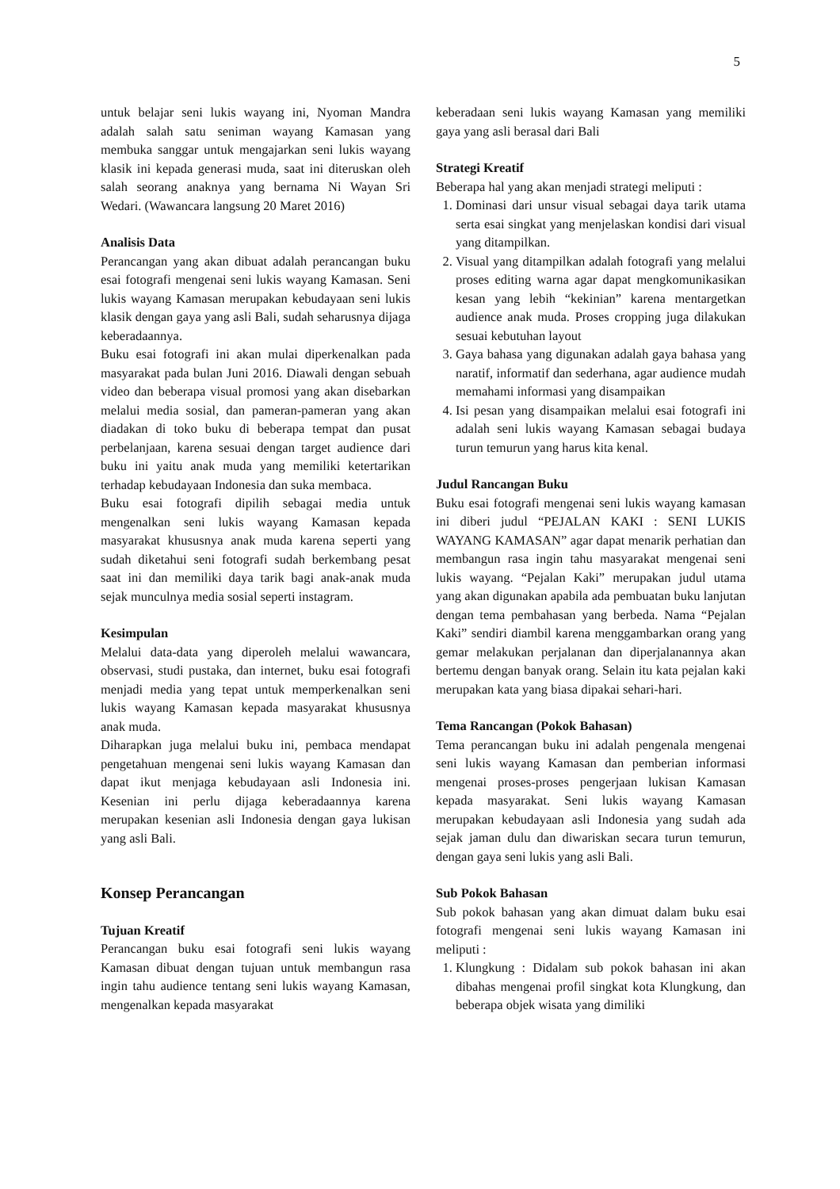5
untuk belajar seni lukis wayang ini, Nyoman Mandra adalah salah satu seniman wayang Kamasan yang membuka sanggar untuk mengajarkan seni lukis wayang klasik ini kepada generasi muda, saat ini diteruskan oleh salah seorang anaknya yang bernama Ni Wayan Sri Wedari. (Wawancara langsung 20 Maret 2016)
Analisis Data
Perancangan yang akan dibuat adalah perancangan buku esai fotografi mengenai seni lukis wayang Kamasan. Seni lukis wayang Kamasan merupakan kebudayaan seni lukis klasik dengan gaya yang asli Bali, sudah seharusnya dijaga keberadaannya.
Buku esai fotografi ini akan mulai diperkenalkan pada masyarakat pada bulan Juni 2016. Diawali dengan sebuah video dan beberapa visual promosi yang akan disebarkan melalui media sosial, dan pameran-pameran yang akan diadakan di toko buku di beberapa tempat dan pusat perbelanjaan, karena sesuai dengan target audience dari buku ini yaitu anak muda yang memiliki ketertarikan terhadap kebudayaan Indonesia dan suka membaca.
Buku esai fotografi dipilih sebagai media untuk mengenalkan seni lukis wayang Kamasan kepada masyarakat khususnya anak muda karena seperti yang sudah diketahui seni fotografi sudah berkembang pesat saat ini dan memiliki daya tarik bagi anak-anak muda sejak munculnya media sosial seperti instagram.
Kesimpulan
Melalui data-data yang diperoleh melalui wawancara, observasi, studi pustaka, dan internet, buku esai fotografi menjadi media yang tepat untuk memperkenalkan seni lukis wayang Kamasan kepada masyarakat khususnya anak muda.
Diharapkan juga melalui buku ini, pembaca mendapat pengetahuan mengenai seni lukis wayang Kamasan dan dapat ikut menjaga kebudayaan asli Indonesia ini. Kesenian ini perlu dijaga keberadaannya karena merupakan kesenian asli Indonesia dengan gaya lukisan yang asli Bali.
Konsep Perancangan
Tujuan Kreatif
Perancangan buku esai fotografi seni lukis wayang Kamasan dibuat dengan tujuan untuk membangun rasa ingin tahu audience tentang seni lukis wayang Kamasan, mengenalkan kepada masyarakat
keberadaan seni lukis wayang Kamasan yang memiliki gaya yang asli berasal dari Bali
Strategi Kreatif
Beberapa hal yang akan menjadi strategi meliputi :
1. Dominasi dari unsur visual sebagai daya tarik utama serta esai singkat yang menjelaskan kondisi dari visual yang ditampilkan.
2. Visual yang ditampilkan adalah fotografi yang melalui proses editing warna agar dapat mengkomunikasikan kesan yang lebih “kekinian” karena mentargetkan audience anak muda. Proses cropping juga dilakukan sesuai kebutuhan layout
3. Gaya bahasa yang digunakan adalah gaya bahasa yang naratif, informatif dan sederhana, agar audience mudah memahami informasi yang disampaikan
4. Isi pesan yang disampaikan melalui esai fotografi ini adalah seni lukis wayang Kamasan sebagai budaya turun temurun yang harus kita kenal.
Judul Rancangan Buku
Buku esai fotografi mengenai seni lukis wayang kamasan ini diberi judul “PEJALAN KAKI : SENI LUKIS WAYANG KAMASAN” agar dapat menarik perhatian dan membangun rasa ingin tahu masyarakat mengenai seni lukis wayang. “Pejalan Kaki” merupakan judul utama yang akan digunakan apabila ada pembuatan buku lanjutan dengan tema pembahasan yang berbeda. Nama “Pejalan Kaki” sendiri diambil karena menggambarkan orang yang gemar melakukan perjalanan dan diperjalanannya akan bertemu dengan banyak orang. Selain itu kata pejalan kaki merupakan kata yang biasa dipakai sehari-hari.
Tema Rancangan (Pokok Bahasan)
Tema perancangan buku ini adalah pengenala mengenai seni lukis wayang Kamasan dan pemberian informasi mengenai proses-proses pengerjaan lukisan Kamasan kepada masyarakat. Seni lukis wayang Kamasan merupakan kebudayaan asli Indonesia yang sudah ada sejak jaman dulu dan diwariskan secara turun temurun, dengan gaya seni lukis yang asli Bali.
Sub Pokok Bahasan
Sub pokok bahasan yang akan dimuat dalam buku esai fotografi mengenai seni lukis wayang Kamasan ini meliputi :
1. Klungkung : Didalam sub pokok bahasan ini akan dibahas mengenai profil singkat kota Klungkung, dan beberapa objek wisata yang dimiliki